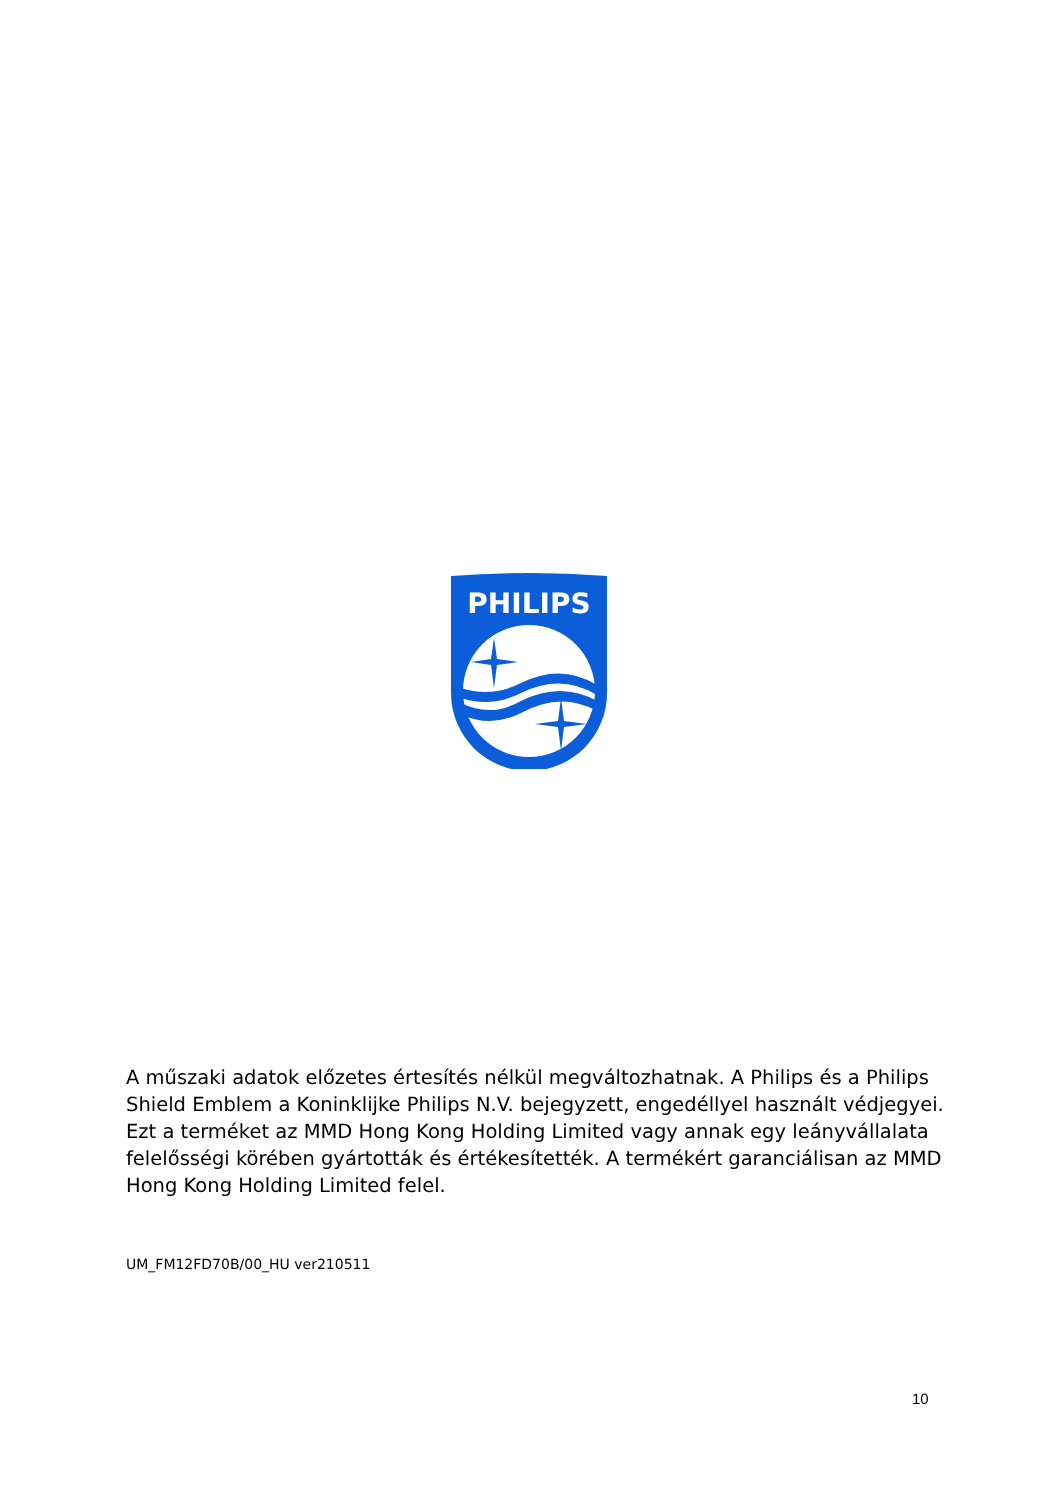PHILIPS
A műszaki adatok előzetes értesítés nélkül megváltozhatnak. A Philips és a Philips Shield Emblem a Koninklijke Philips N.V. bejegyzett, engedéllyel használt védjegyei. Ezt a terméket az MMD Hong Kong Holding Limited vagy annak egy leányvállalata felelősségi körében gyártották és értékesítették. A termékért garanciálisan az MMD Hong Kong Holding Limited felel.
UM_FM12FD70B/00_HU ver210511
10